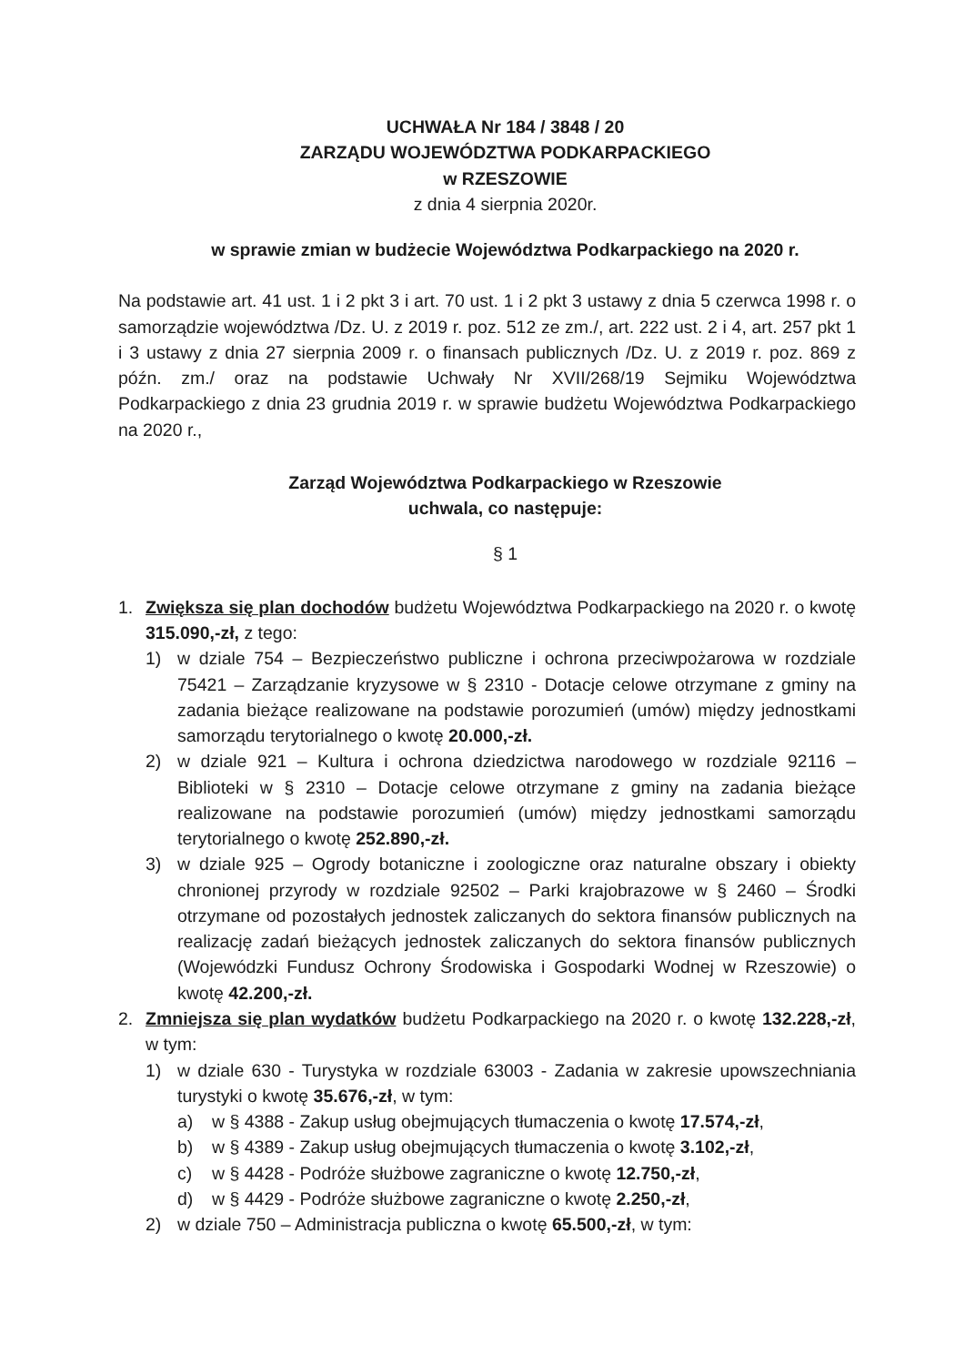UCHWAŁA Nr 184 / 3848 / 20
ZARZĄDU WOJEWÓDZTWA PODKARPACKIEGO
w RZESZOWIE
z dnia 4 sierpnia 2020r.
w sprawie zmian w budżecie Województwa Podkarpackiego na 2020 r.
Na podstawie art. 41 ust. 1 i 2 pkt 3 i art. 70 ust. 1 i 2 pkt 3 ustawy z dnia 5 czerwca 1998 r. o samorządzie województwa /Dz. U. z 2019 r. poz. 512 ze zm./, art. 222 ust. 2 i 4, art. 257 pkt 1 i 3 ustawy z dnia 27 sierpnia 2009 r. o finansach publicznych /Dz. U. z 2019 r. poz. 869 z późn. zm./ oraz na podstawie Uchwały Nr XVII/268/19 Sejmiku Województwa Podkarpackiego z dnia 23 grudnia 2019 r. w sprawie budżetu Województwa Podkarpackiego na 2020 r.,
Zarząd Województwa Podkarpackiego w Rzeszowie
uchwala, co następuje:
§ 1
1. Zwiększa się plan dochodów budżetu Województwa Podkarpackiego na 2020 r. o kwotę 315.090,-zł, z tego:
1) w dziale 754 – Bezpieczeństwo publiczne i ochrona przeciwpożarowa w rozdziale 75421 – Zarządzanie kryzysowe w § 2310 - Dotacje celowe otrzymane z gminy na zadania bieżące realizowane na podstawie porozumień (umów) między jednostkami samorządu terytorialnego o kwotę 20.000,-zł.
2) w dziale 921 – Kultura i ochrona dziedzictwa narodowego w rozdziale 92116 – Biblioteki w § 2310 – Dotacje celowe otrzymane z gminy na zadania bieżące realizowane na podstawie porozumień (umów) między jednostkami samorządu terytorialnego o kwotę 252.890,-zł.
3) w dziale 925 – Ogrody botaniczne i zoologiczne oraz naturalne obszary i obiekty chronionej przyrody w rozdziale 92502 – Parki krajobrazowe w § 2460 – Środki otrzymane od pozostałych jednostek zaliczanych do sektora finansów publicznych na realizację zadań bieżących jednostek zaliczanych do sektora finansów publicznych (Wojewódzki Fundusz Ochrony Środowiska i Gospodarki Wodnej w Rzeszowie) o kwotę 42.200,-zł.
2. Zmniejsza się plan wydatków budżetu Podkarpackiego na 2020 r. o kwotę 132.228,-zł, w tym:
1) w dziale 630 - Turystyka w rozdziale 63003 - Zadania w zakresie upowszechniania turystyki o kwotę 35.676,-zł, w tym:
a) w § 4388 - Zakup usług obejmujących tłumaczenia o kwotę 17.574,-zł,
b) w § 4389 - Zakup usług obejmujących tłumaczenia o kwotę 3.102,-zł,
c) w § 4428 - Podróże służbowe zagraniczne o kwotę 12.750,-zł,
d) w § 4429 - Podróże służbowe zagraniczne o kwotę 2.250,-zł,
2) w dziale 750 – Administracja publiczna o kwotę 65.500,-zł, w tym: